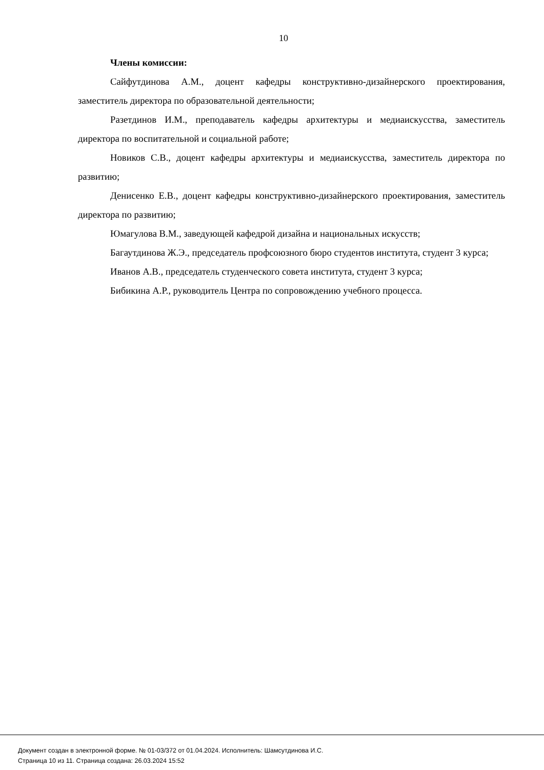10
Члены комиссии:
Сайфутдинова А.М., доцент кафедры конструктивно-дизайнерского проектирования, заместитель директора по образовательной деятельности;
Разетдинов И.М., преподаватель кафедры архитектуры и медиаискусства, заместитель директора по воспитательной и социальной работе;
Новиков С.В., доцент кафедры архитектуры и медиаискусства, заместитель директора по развитию;
Денисенко Е.В., доцент кафедры конструктивно-дизайнерского проектирования, заместитель директора по развитию;
Юмагулова В.М., заведующей кафедрой дизайна и национальных искусств;
Багаутдинова Ж.Э., председатель профсоюзного бюро студентов института, студент 3 курса;
Иванов А.В., председатель студенческого совета института, студент 3 курса;
Бибикина А.Р., руководитель Центра по сопровождению учебного процесса.
Документ создан в электронной форме. № 01-03/372 от 01.04.2024. Исполнитель: Шамсутдинова И.С.
Страница 10 из 11. Страница создана: 26.03.2024 15:52